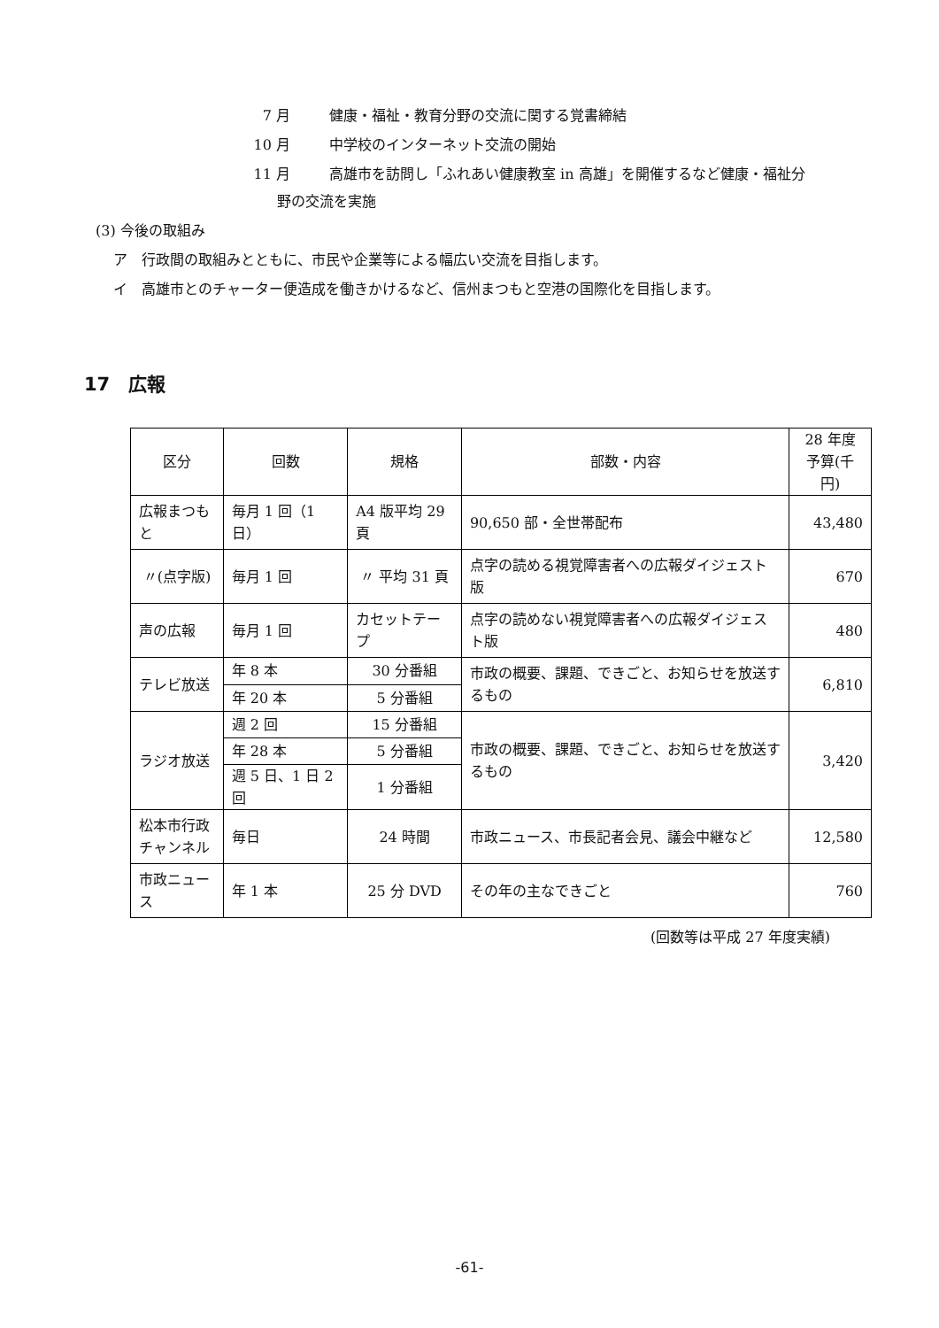7 月 健康・福祉・教育分野の交流に関する覚書締結
10 月 中学校のインターネット交流の開始
11 月 高雄市を訪問し「ふれあい健康教室 in 高雄」を開催するなど健康・福祉分
野の交流を実施
(3) 今後の取組み
ア　行政間の取組みとともに、市民や企業等による幅広い交流を目指します。
イ　高雄市とのチャーター便造成を働きかけるなど、信州まつもと空港の国際化を目指します。
17　広報
| 区分 | 回数 | 規格 | 部数・内容 | 28 年度 予算(千円) |
| 広報まつもと | 毎月 1 回（1 日） | A4 版平均 29 頁 | 90,650 部・全世帯配布 | 43,480 |
| 〃(点字版) | 毎月 1 回 | 〃 平均 31 頁 | 点字の読める視覚障害者への広報ダイジェスト版 | 670 |
| 声の広報 | 毎月 1 回 | カセットテープ | 点字の読めない視覚障害者への広報ダイジェスト版 | 480 |
| テレビ放送 | 年 8 本 | 30 分番組 | 市政の概要、課題、できごと、お知らせを放送するもの | 6,810 |
| | 年 20 本 | 5 分番組 | | |
| ラジオ放送 | 週 2 回 | 15 分番組 | 市政の概要、課題、できごと、お知らせを放送するもの | 3,420 |
| | 年 28 本 | 5 分番組 | | |
| | 週 5 日、1 日 2 回 | 1 分番組 | | |
| 松本市行政 チャンネル | 毎日 | 24 時間 | 市政ニュース、市長記者会見、議会中継など | 12,580 |
| 市政ニュース | 年 1 本 | 25 分 DVD | その年の主なできごと | 760 |
(回数等は平成 27 年度実績)
-61-